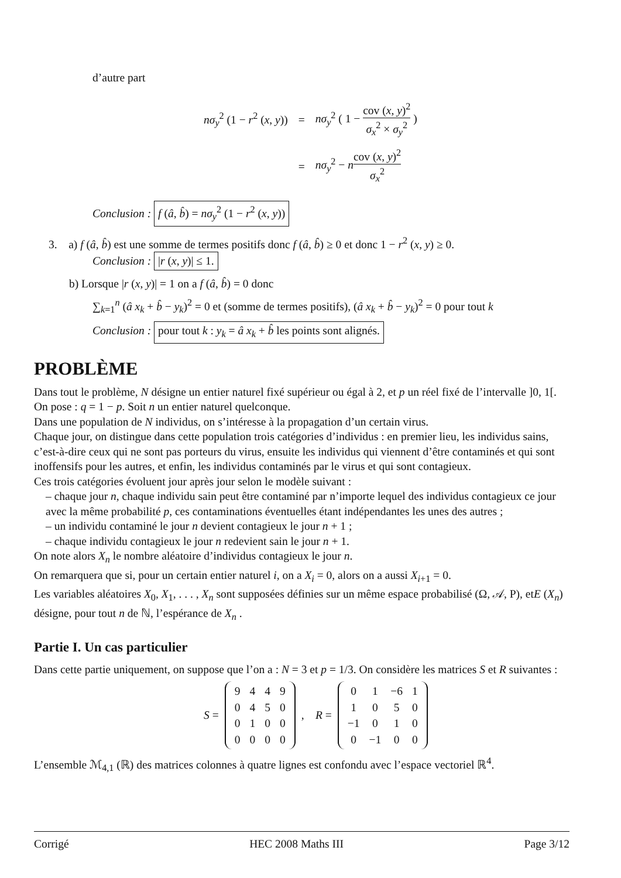d’autre part
| nσ<sub>y</sub><sup>2</sup> (1 − r<sup>2</sup> ( x , y )) | = | nσ<sub>y</sub><sup>2</sup> ( 1 − cov ( x , y )<sup>2</sup> σ<sub>x</sub><sup>2</sup> × σ<sub>y</sub><sup>2</sup> ) |
| | = | nσ<sub>y</sub><sup>2</sup> − n cov ( x , y )<sup>2</sup> σ<sub>x</sub><sup>2</sup> |
Conclusion : f (â, b̂) = nσ<sub>y</sub><sup>2</sup> (1 − r<sup>2</sup> (x, y))
3. a) f (â, b̂) est une somme de termes positifs donc f (â, b̂) ≥ 0 et donc 1 − r<sup>2</sup> (x, y) ≥ 0.
Conclusion : |r (x, y)| ≤ 1.
b) Lorsque |r (x, y)| = 1 on a f (â, b̂) = 0 donc
∑<sub>k=1</sub><sup>n</sup> (â x<sub>k</sub> + b̂ − y<sub>k</sub>)<sup>2</sup> = 0 et (somme de termes positifs), (â x<sub>k</sub> + b̂ − y<sub>k</sub>)<sup>2</sup> = 0 pour tout k
Conclusion : pour tout k : y<sub>k</sub> = â x<sub>k</sub> + b̂ les points sont alignés.
PROBLÈME
Dans tout le problème, N désigne un entier naturel fixé supérieur ou égal à 2, et p un réel fixé de l’intervalle ]0, 1[.
On pose : q = 1 − p. Soit n un entier naturel quelconque.
Dans une population de N individus, on s’intéresse à la propagation d’un certain virus.
Chaque jour, on distingue dans cette population trois catégories d’individus : en premier lieu, les individus sains, c’est-à-dire ceux qui ne sont pas porteurs du virus, ensuite les individus qui viennent d’être contaminés et qui sont inoffensifs pour les autres, et enfin, les individus contaminés par le virus et qui sont contagieux.
Ces trois catégories évoluent jour après jour selon le modèle suivant :
– chaque jour n, chaque individu sain peut être contaminé par n’importe lequel des individus contagieux ce jour avec la même probabilité p, ces contaminations éventuelles étant indépendantes les unes des autres ;
– un individu contaminé le jour n devient contagieux le jour n + 1 ;
– chaque individu contagieux le jour n redevient sain le jour n + 1.
On note alors X<sub>n</sub> le nombre aléatoire d’individus contagieux le jour n.
On remarquera que si, pour un certain entier naturel i, on a X<sub>i</sub> = 0, alors on a aussi X<sub>i+1</sub> = 0.
Les variables aléatoires X<sub>0</sub>, X<sub>1</sub>, . . . , X<sub>n</sub> sont supposées définies sur un même espace probabilisé (Ω, 𝒜, P), etE (X<sub>n</sub>) désigne, pour tout n de ℕ, l’espérance de X<sub>n</sub> .
Partie I. Un cas particulier
Dans cette partie uniquement, on suppose que l’on a : N = 3 et p = 1/3. On considère les matrices S et R suivantes :
S =
| 9 | 4 | 4 | 9 |
| 0 | 4 | 5 | 0 |
| 0 | 1 | 0 | 0 |
| 0 | 0 | 0 | 0 |
, R =
| 0 | 1 | −6 | 1 |
| 1 | 0 | 5 | 0 |
| −1 | 0 | 1 | 0 |
| 0 | −1 | 0 | 0 |
L’ensemble ℳ<sub>4,1</sub> (ℝ) des matrices colonnes à quatre lignes est confondu avec l’espace vectoriel ℝ<sup>4</sup>.
Corrigé HEC 2008 Maths III Page 3/12